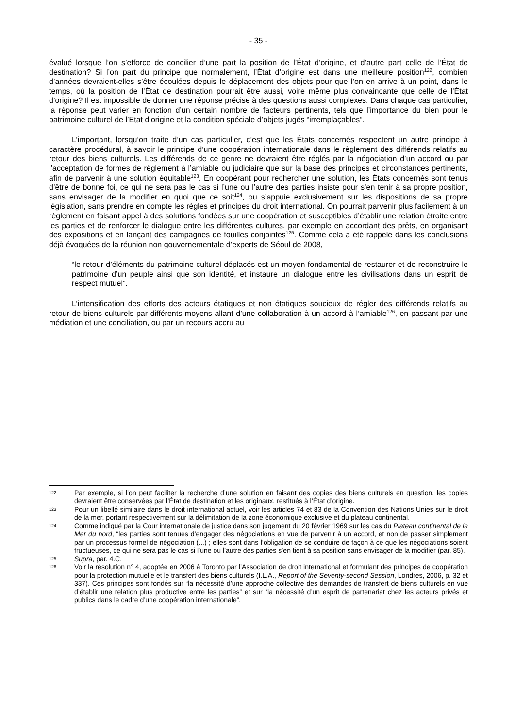- 35 -
évalué lorsque l’on s’efforce de concilier d’une part la position de l’État d’origine, et d’autre part celle de l’État de destination? Si l’on part du principe que normalement, l’État d’origine est dans une meilleure position<sup>122</sup>, combien d’années devraient-elles s’être écoulées depuis le déplacement des objets pour que l’on en arrive à un point, dans le temps, où la position de l’État de destination pourrait être aussi, voire même plus convaincante que celle de l’État d’origine? Il est impossible de donner une réponse précise à des questions aussi complexes. Dans chaque cas particulier, la réponse peut varier en fonction d’un certain nombre de facteurs pertinents, tels que l’importance du bien pour le patrimoine culturel de l’État d’origine et la condition spéciale d’objets jugés “irremplaçables”.
L’important, lorsqu’on traite d’un cas particulier, c’est que les États concernés respectent un autre principe à caractère procédural, à savoir le principe d’une coopération internationale dans le règlement des différends relatifs au retour des biens culturels. Les différends de ce genre ne devraient être réglés par la négociation d’un accord ou par l’acceptation de formes de règlement à l’amiable ou judiciaire que sur la base des principes et circonstances pertinents, afin de parvenir à une solution équitable<sup>123</sup>. En coopérant pour rechercher une solution, les États concernés sont tenus d’être de bonne foi, ce qui ne sera pas le cas si l’une ou l’autre des parties insiste pour s’en tenir à sa propre position, sans envisager de la modifier en quoi que ce soit<sup>124</sup>, ou s’appuie exclusivement sur les dispositions de sa propre législation, sans prendre en compte les règles et principes du droit international. On pourrait parvenir plus facilement à un règlement en faisant appel à des solutions fondées sur une coopération et susceptibles d’établir une relation étroite entre les parties et de renforcer le dialogue entre les différentes cultures, par exemple en accordant des prêts, en organisant des expositions et en lançant des campagnes de fouilles conjointes<sup>125</sup>. Comme cela a été rappelé dans les conclusions déjà évoquées de la réunion non gouvernementale d’experts de Séoul de 2008,
“le retour d’éléments du patrimoine culturel déplacés est un moyen fondamental de restaurer et de reconstruire le patrimoine d’un peuple ainsi que son identité, et instaure un dialogue entre les civilisations dans un esprit de respect mutuel”.
L’intensification des efforts des acteurs étatiques et non étatiques soucieux de régler des différends relatifs au retour de biens culturels par différents moyens allant d’une collaboration à un accord à l’amiable<sup>126</sup>, en passant par une médiation et une conciliation, ou par un recours accru au
122 Par exemple, si l’on peut faciliter la recherche d’une solution en faisant des copies des biens culturels en question, les copies devraient être conservées par l’État de destination et les originaux, restitués à l’État d’origine.
123 Pour un libellé similaire dans le droit international actuel, voir les articles 74 et 83 de la Convention des Nations Unies sur le droit de la mer, portant respectivement sur la délimitation de la zone économique exclusive et du plateau continental.
124 Comme indiqué par la Cour internationale de justice dans son jugement du 20 février 1969 sur les cas du Plateau continental de la Mer du nord, “les parties sont tenues d’engager des négociations en vue de parvenir à un accord, et non de passer simplement par un processus formel de négociation (...) ; elles sont dans l’obligation de se conduire de façon à ce que les négociations soient fructueuses, ce qui ne sera pas le cas si l’une ou l’autre des parties s’en tient à sa position sans envisager de la modifier (par. 85).
125 Supra, par. 4.C.
126 Voir la résolution n° 4, adoptée en 2006 à Toronto par l’Association de droit international et formulant des principes de coopération pour la protection mutuelle et le transfert des biens culturels (I.L.A., Report of the Seventy-second Session, Londres, 2006, p. 32 et 337). Ces principes sont fondés sur “la nécessité d’une approche collective des demandes de transfert de biens culturels en vue d’établir une relation plus productive entre les parties” et sur “la nécessité d’un esprit de partenariat chez les acteurs privés et publics dans le cadre d’une coopération internationale”.